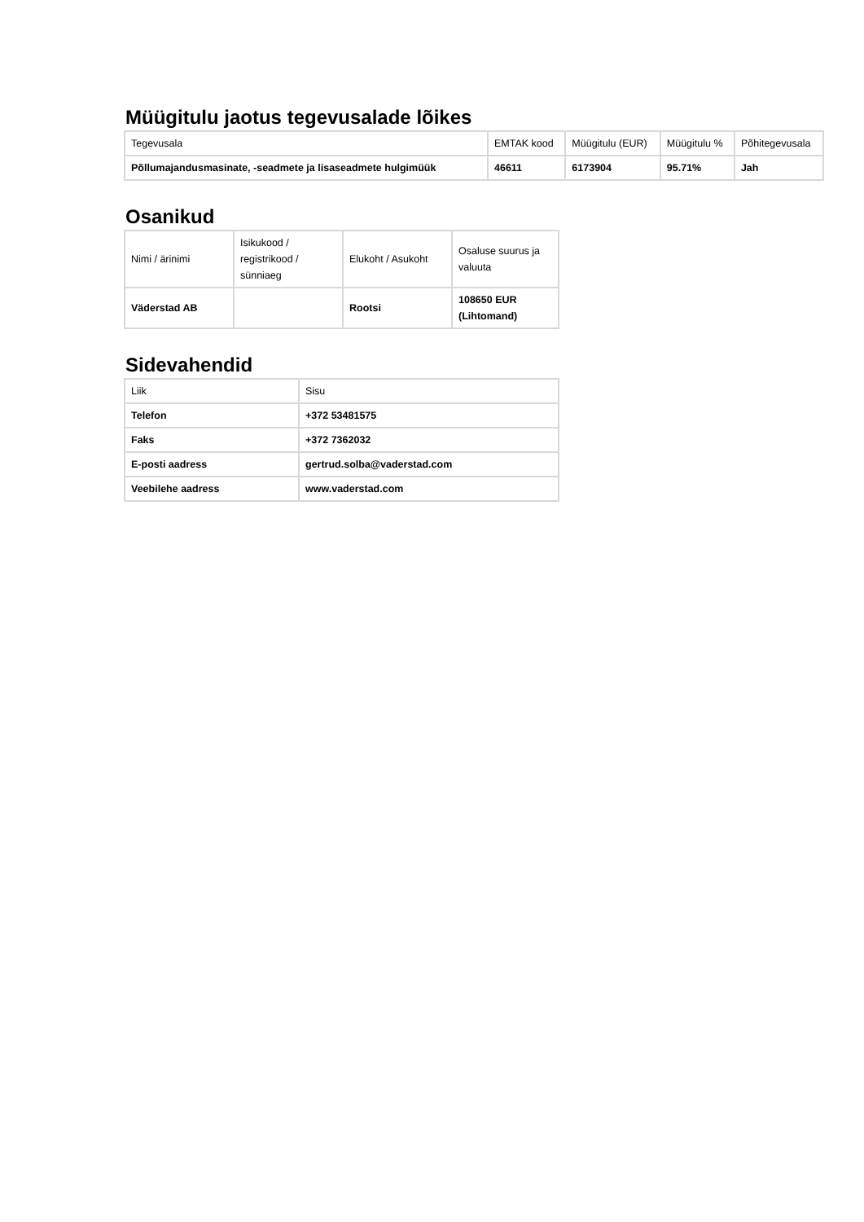Müügitulu jaotus tegevusalade lõikes
| Tegevusala | EMTAK kood | Müügitulu (EUR) | Müügitulu % | Põhitegevusala |
| --- | --- | --- | --- | --- |
| Põllumajandusmasinate, -seadmete ja lisaseadmete hulgimüük | 46611 | 6173904 | 95.71% | Jah |
Osanikud
| Nimi / ärinimi | Isikukood / registrikood / sünniaeg | Elukoht / Asukoht | Osaluse suurus ja valuuta |
| --- | --- | --- | --- |
| Väderstad AB | | Rootsi | 108650 EUR (Lihtomand) |
Sidevahendid
| Liik | Sisu |
| --- | --- |
| Telefon | +372 53481575 |
| Faks | +372 7362032 |
| E-posti aadress | gertrud.solba@vaderstad.com |
| Veebilehe aadress | www.vaderstad.com |